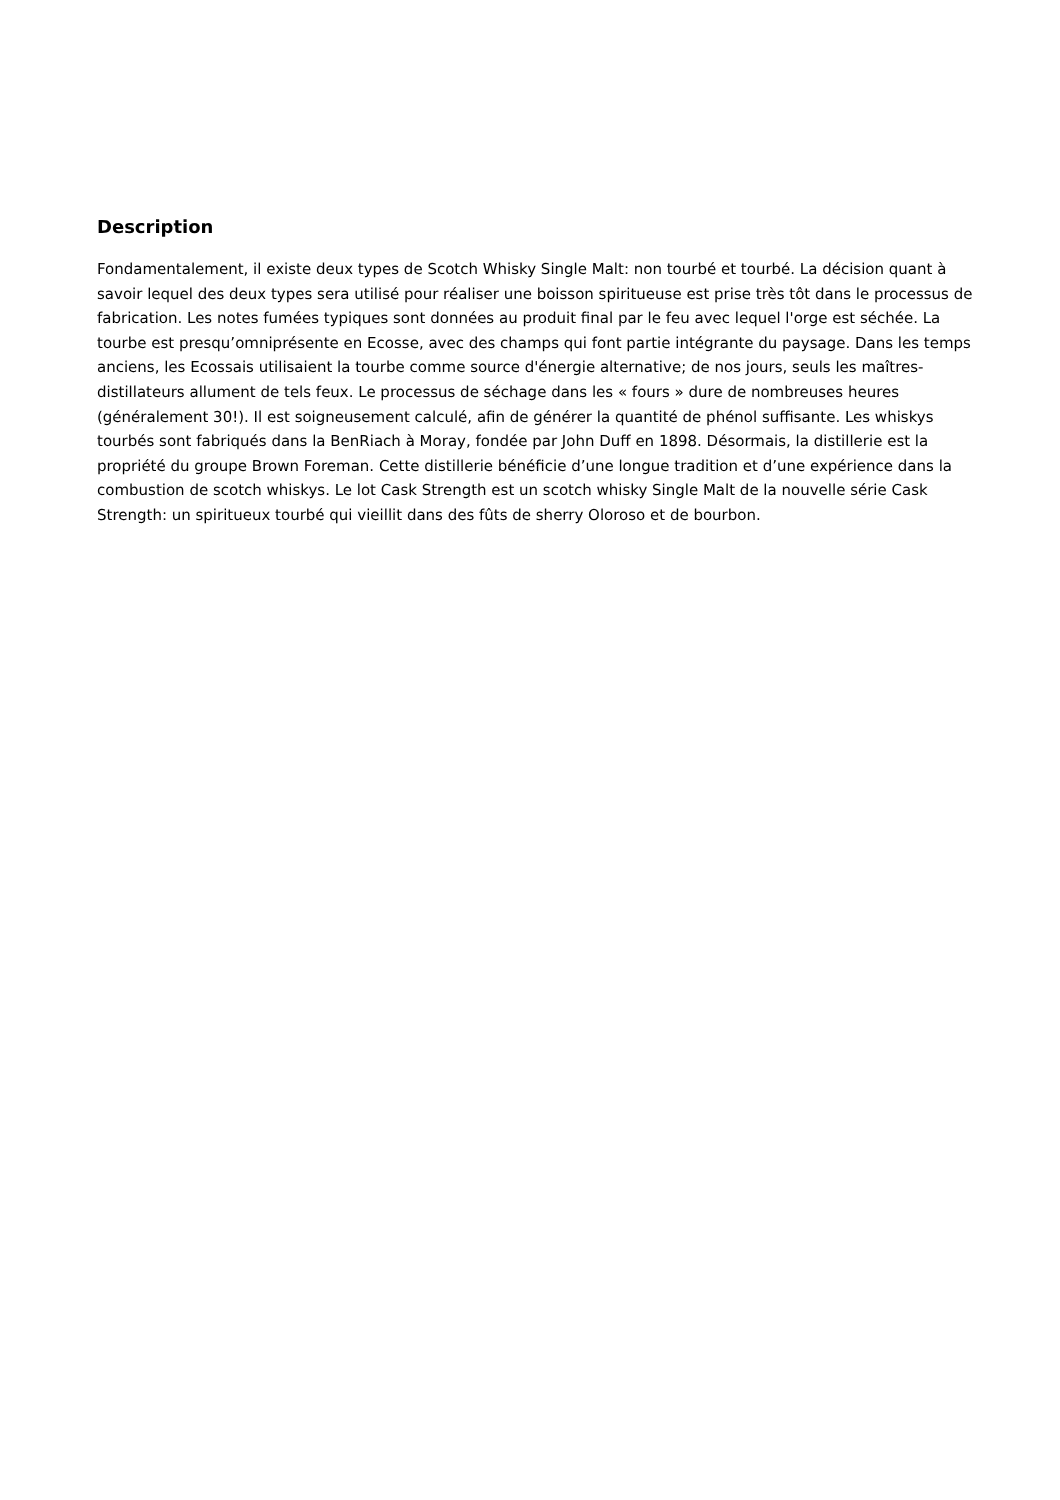Description
Fondamentalement, il existe deux types de Scotch Whisky Single Malt: non tourbé et tourbé. La décision quant à savoir lequel des deux types sera utilisé pour réaliser une boisson spiritueuse est prise très tôt dans le processus de fabrication. Les notes fumées typiques sont données au produit final par le feu avec lequel l'orge est séchée. La tourbe est presqu’omniprésente en Ecosse, avec des champs qui font partie intégrante du paysage. Dans les temps anciens, les Ecossais utilisaient la tourbe comme source d'énergie alternative; de nos jours, seuls les maîtres-distillateurs allument de tels feux. Le processus de séchage dans les « fours » dure de nombreuses heures (généralement 30!). Il est soigneusement calculé, afin de générer la quantité de phénol suffisante. Les whiskys tourbés sont fabriqués dans la BenRiach à Moray, fondée par John Duff en 1898. Désormais, la distillerie est la propriété du groupe Brown Foreman. Cette distillerie bénéficie d’une longue tradition et d’une expérience dans la combustion de scotch whiskys. Le lot Cask Strength est un scotch whisky Single Malt de la nouvelle série Cask Strength: un spiritueux tourbé qui vieillit dans des fûts de sherry Oloroso et de bourbon.